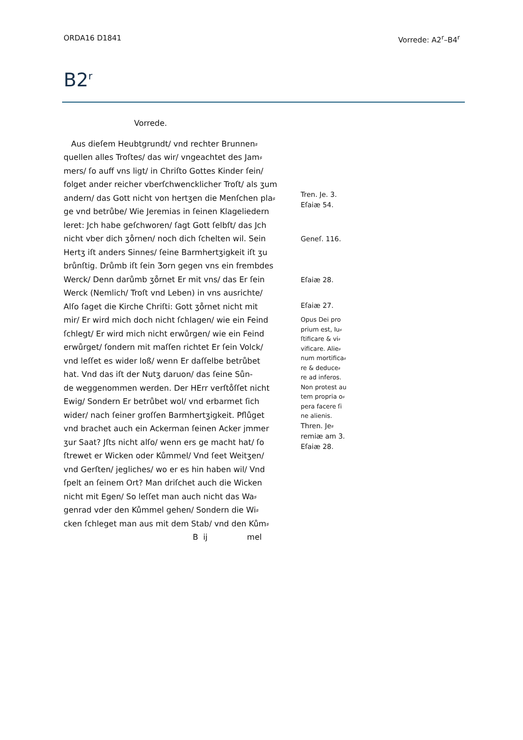ORDA16 D1841 Vorrede: A2<sup>r</sup>–B4<sup>r</sup>
B2<sup>r</sup>
Vorrede.
Aus dieſem Heubtgrundt/ vnd rechter Brunnen⸗
quellen alles Troſtes/ das wir/ vngeachtet des Jam⸗
mers/ ſo auff vns ligt/ in Chriſto Gottes Kinder ſein/
folget ander reicher vberſchwencklicher Troſt/ als ʒum
andern/ das Gott nicht von hertʒen die Menſchen pla⸗
ge vnd betrůbe/ Wie Jeremias in ſeinen Klageliedern
leret: Jch habe geſchworen/ ſagt Gott ſelbſt/ das Jch
nicht vber dich ʒo̊rnen/ noch dich ſchelten wil. Sein
Hertʒ iſt anders Sinnes/ ſeine Barmhertʒigkeit iſt ʒu
brůnſtig. Drůmb iſt ſein Ʒorn gegen vns ein frembdes
Werck/ Denn darůmb ʒo̊rnet Er mit vns/ das Er ſein
Werck (Nemlich/ Troſt vnd Leben) in vns ausrichte/
Alſo ſaget die Kirche Chriſti: Gott ʒo̊rnet nicht mit
mir/ Er wird mich doch nicht ſchlagen/ wie ein Feind
ſchlegt/ Er wird mich nicht erwůrgen/ wie ein Feind
erwůrget/ ſondern mit maſſen richtet Er ſein Volck/
vnd leſſet es wider loß/ wenn Er daſſelbe betrůbet
hat. Vnd das iſt der Nutʒ daruon/ das ſeine Sůn-
de weggenommen werden. Der HErr verſto̊ſſet nicht
Ewig/ Sondern Er betrůbet wol/ vnd erbarmet ſich
wider/ nach ſeiner groſſen Barmhertʒigkeit. Pflůget
vnd brachet auch ein Ackerman ſeinen Acker jmmer
ʒur Saat? Jſts nicht alſo/ wenn ers ge macht hat/ ſo
ſtrewet er Wicken oder Kůmmel/ Vnd ſeet Weitʒen/
vnd Gerſten/ jegliches/ wo er es hin haben wil/ Vnd
ſpelt an ſeinem Ort? Man driſchet auch die Wicken
nicht mit Egen/ So leſſet man auch nicht das Wa⸗
genrad vder den Kůmmel gehen/ Sondern die Wi⸗
cken ſchleget man aus mit dem Stab/ vnd den Kům⸗
B ij mel
Tren. Je. 3.
Eſaiæ 54.
Geneſ. 116.
Eſaiæ 28.
Eſaiæ 27.
Opus Dei pro
prium est, Iu⸗
ſtificare & vi⸗
vificare. Alie⸗
num mortifica⸗
re & deduce⸗
re ad inferos.
Non protest au
tem propria o⸗
pera facere ſi
ne alienis.
Thren. Je⸗
remiæ am 3.
Eſaiæ 28.